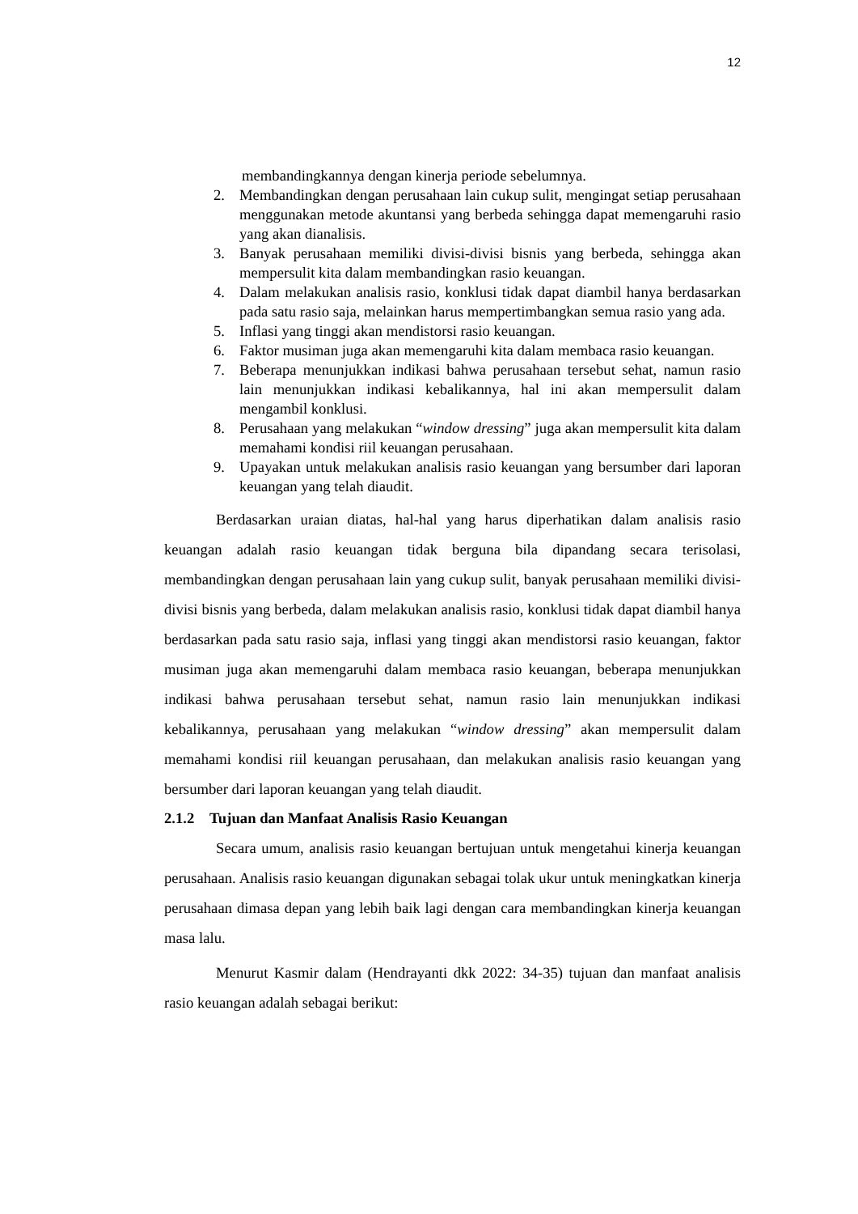12
membandingkannya dengan kinerja periode sebelumnya.
2. Membandingkan dengan perusahaan lain cukup sulit, mengingat setiap perusahaan menggunakan metode akuntansi yang berbeda sehingga dapat memengaruhi rasio yang akan dianalisis.
3. Banyak perusahaan memiliki divisi-divisi bisnis yang berbeda, sehingga akan mempersulit kita dalam membandingkan rasio keuangan.
4. Dalam melakukan analisis rasio, konklusi tidak dapat diambil hanya berdasarkan pada satu rasio saja, melainkan harus mempertimbangkan semua rasio yang ada.
5. Inflasi yang tinggi akan mendistorsi rasio keuangan.
6. Faktor musiman juga akan memengaruhi kita dalam membaca rasio keuangan.
7. Beberapa menunjukkan indikasi bahwa perusahaan tersebut sehat, namun rasio lain menunjukkan indikasi kebalikannya, hal ini akan mempersulit dalam mengambil konklusi.
8. Perusahaan yang melakukan “window dressing” juga akan mempersulit kita dalam memahami kondisi riil keuangan perusahaan.
9. Upayakan untuk melakukan analisis rasio keuangan yang bersumber dari laporan keuangan yang telah diaudit.
Berdasarkan uraian diatas, hal-hal yang harus diperhatikan dalam analisis rasio keuangan adalah rasio keuangan tidak berguna bila dipandang secara terisolasi, membandingkan dengan perusahaan lain yang cukup sulit, banyak perusahaan memiliki divisi-divisi bisnis yang berbeda, dalam melakukan analisis rasio, konklusi tidak dapat diambil hanya berdasarkan pada satu rasio saja, inflasi yang tinggi akan mendistorsi rasio keuangan, faktor musiman juga akan memengaruhi dalam membaca rasio keuangan, beberapa menunjukkan indikasi bahwa perusahaan tersebut sehat, namun rasio lain menunjukkan indikasi kebalikannya, perusahaan yang melakukan “window dressing” akan mempersulit dalam memahami kondisi riil keuangan perusahaan, dan melakukan analisis rasio keuangan yang bersumber dari laporan keuangan yang telah diaudit.
2.1.2 Tujuan dan Manfaat Analisis Rasio Keuangan
Secara umum, analisis rasio keuangan bertujuan untuk mengetahui kinerja keuangan perusahaan. Analisis rasio keuangan digunakan sebagai tolak ukur untuk meningkatkan kinerja perusahaan dimasa depan yang lebih baik lagi dengan cara membandingkan kinerja keuangan masa lalu.
Menurut Kasmir dalam (Hendrayanti dkk 2022: 34-35) tujuan dan manfaat analisis rasio keuangan adalah sebagai berikut: